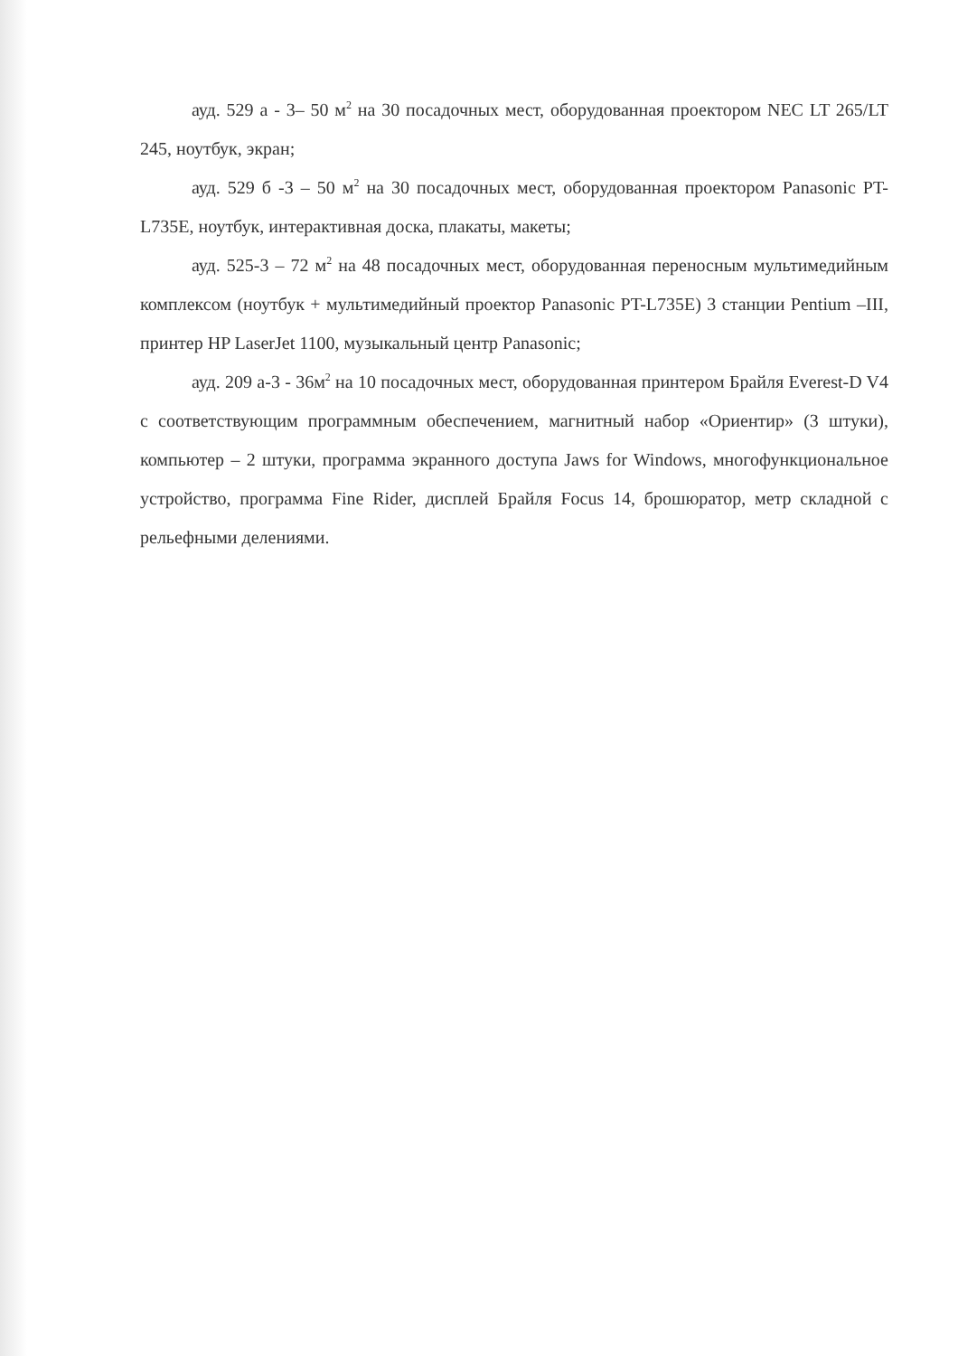ауд. 529 а - 3– 50 м<sup>2</sup> на 30 посадочных мест, оборудованная проектором NEC LT 265/LT 245, ноутбук, экран;
ауд. 529 б -3 – 50 м<sup>2</sup> на 30 посадочных мест, оборудованная проектором Panasonic PT-L735E, ноутбук, интерактивная доска, плакаты, макеты;
ауд. 525-3 – 72 м<sup>2</sup> на 48 посадочных мест, оборудованная переносным мультимедийным комплексом (ноутбук + мультимедийный проектор Panasonic PT-L735E) 3 станции Pentium –III, принтер HP LaserJet 1100, музыкальный центр Panasonic;
ауд. 209 а-3 - 36м<sup>2</sup> на 10 посадочных мест, оборудованная принтером Брайля Everest-D V4 с соответствующим программным обеспечением, магнитный набор «Ориентир» (3 штуки), компьютер – 2 штуки, программа экранного доступа Jaws for Windows, многофункциональное устройство, программа Fine Rider, дисплей Брайля Focus 14, брошюратор, метр складной с рельефными делениями.